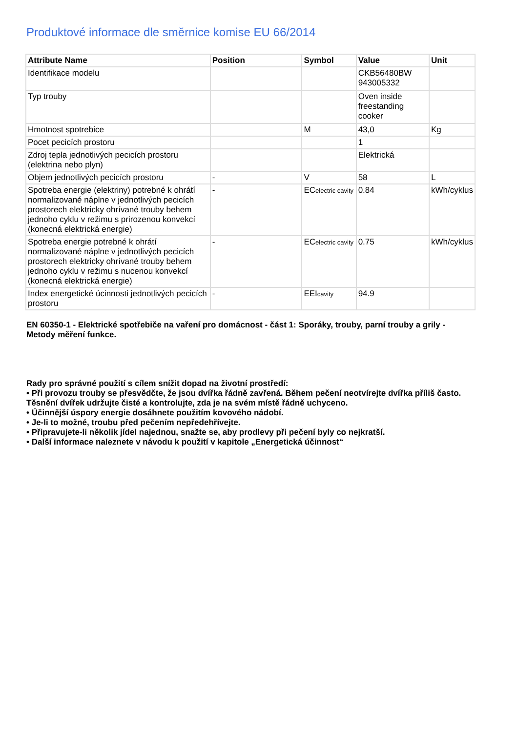Produktové informace dle směrnice komise EU 66/2014
| Attribute Name | Position | Symbol | Value | Unit |
| --- | --- | --- | --- | --- |
| Identifikace modelu | | | CKB56480BW 943005332 | |
| Typ trouby | | | Oven inside freestanding cooker | |
| Hmotnost spotrebice | | M | 43,0 | Kg |
| Pocet pecicích prostoru | | | 1 | |
| Zdroj tepla jednotlivých pecicích prostoru (elektrina nebo plyn) | | | Elektrická | |
| Objem jednotlivých pecicích prostoru | - | V | 58 | L |
| Spotreba energie (elektriny) potrebné k ohrátí normalizované náplne v jednotlivých pecicích prostorech elektricky ohrívané trouby behem jednoho cyklu v režimu s prirozenou konvekcí (konecná elektrická energie) | - | EC electric cavity | 0.84 | kWh/cyklus |
| Spotreba energie potrebné k ohrátí normalizované náplne v jednotlivých pecicích prostorech elektricky ohrívané trouby behem jednoho cyklu v režimu s nucenou konvekcí (konecná elektrická energie) | - | EC electric cavity | 0.75 | kWh/cyklus |
| Index energetické úcinnosti jednotlivých pecicích prostoru | - | EEI cavity | 94.9 | |
EN 60350-1 - Elektrické spotřebiče na vaření pro domácnost - část 1: Sporáky, trouby, parní trouby a grily - Metody měření funkce.
Rady pro správné použití s cílem snížit dopad na životní prostředí:
• Při provozu trouby se přesvědčte, že jsou dvířka řádně zavřená. Během pečení neotvírejte dvířka příliš často. Těsnění dvířek udržujte čisté a kontrolujte, zda je na svém místě řádně uchyceno.
• Účinnější úspory energie dosáhnete použitím kovového nádobí.
• Je-li to možné, troubu před pečením nepředehřívejte.
• Připravujete-li několik jídel najednou, snažte se, aby prodlevy při pečení byly co nejkratší.
• Další informace naleznete v návodu k použití v kapitole „Energetická účinnost“